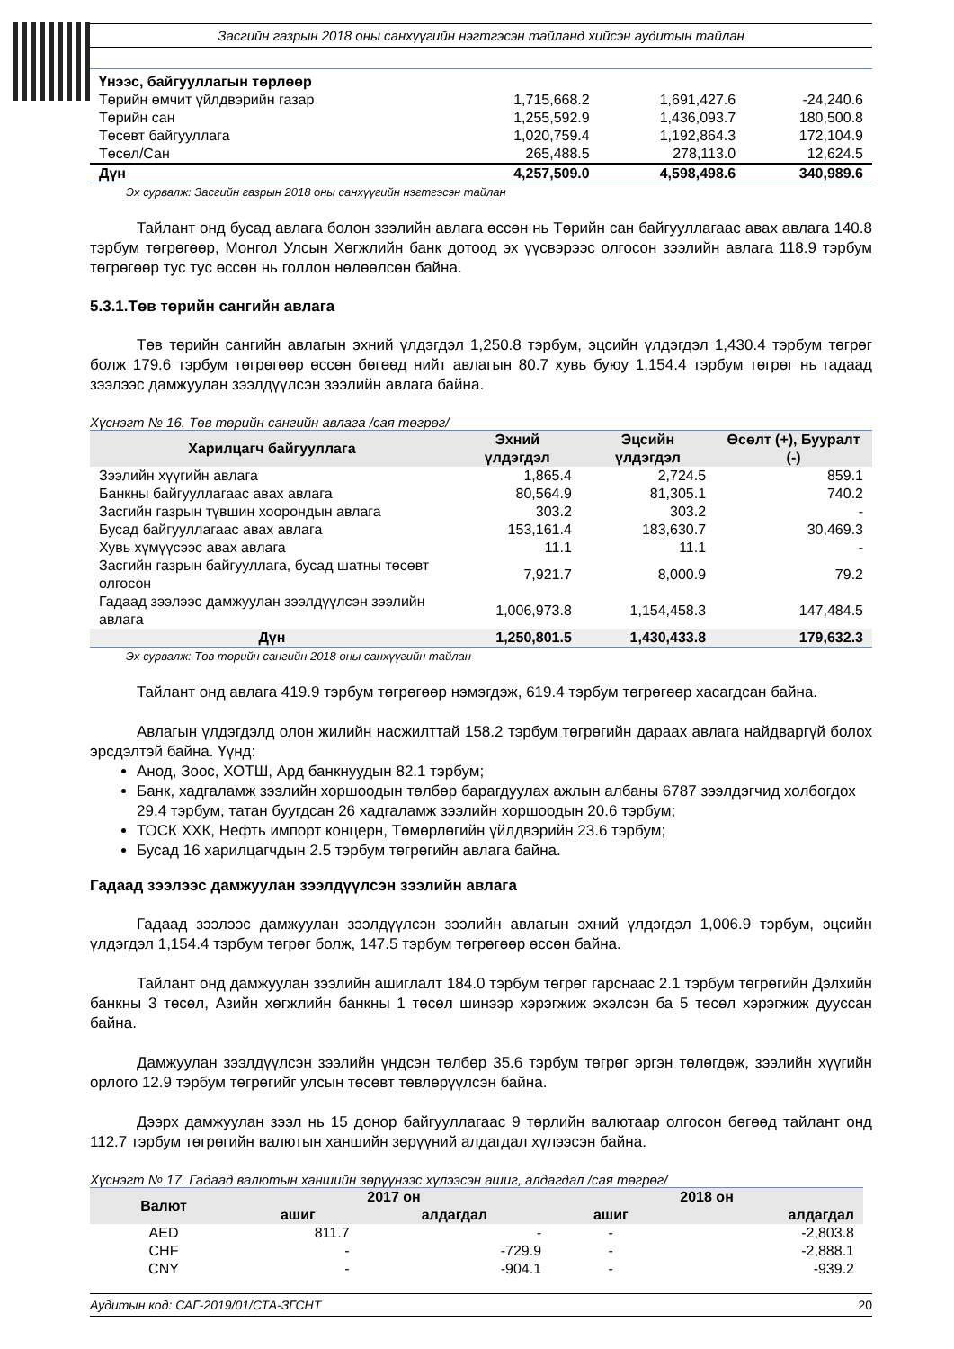Засгийн газрын 2018 оны санхүүгийн нэгтгэсэн тайланд хийсэн аудитын тайлан
| Үнээс, байгууллагын төрлөөр | | | |
| Төрийн өмчит үйлдвэрийн газар | 1,715,668.2 | 1,691,427.6 | -24,240.6 |
| Төрийн сан | 1,255,592.9 | 1,436,093.7 | 180,500.8 |
| Төсөвт байгууллага | 1,020,759.4 | 1,192,864.3 | 172,104.9 |
| Төсөл/Сан | 265,488.5 | 278,113.0 | 12,624.5 |
| Дүн | 4,257,509.0 | 4,598,498.6 | 340,989.6 |
Эх сурвалж: Засгийн газрын 2018 оны санхүүгийн нэгтгэсэн тайлан
Тайлант онд бусад авлага болон зээлийн авлага өссөн нь Төрийн сан байгууллагаас авах авлага 140.8 тэрбум төгрөгөөр, Монгол Улсын Хөгжлийн банк дотоод эх үүсвэрээс олгосон зээлийн авлага 118.9 тэрбум төгрөгөөр тус тус өссөн нь голлон нөлөөлсөн байна.
5.3.1.Төв төрийн сангийн авлага
Төв төрийн сангийн авлагын эхний үлдэгдэл 1,250.8 тэрбум, эцсийн үлдэгдэл 1,430.4 тэрбум төгрөг болж 179.6 тэрбум төгрөгөөр өссөн бөгөөд нийт авлагын 80.7 хувь буюу 1,154.4 тэрбум төгрөг нь гадаад зээлээс дамжуулан зээлдүүлсэн зээлийн авлага байна.
Хүснэгт № 16. Төв төрийн сангийн авлага /сая төгрөг/
| Харилцагч байгууллага | Эхний үлдэгдэл | Эцсийн үлдэгдэл | Өсөлт (+), Бууралт (-) |
| --- | --- | --- | --- |
| Зээлийн хүүгийн авлага | 1,865.4 | 2,724.5 | 859.1 |
| Банкны байгууллагаас авах авлага | 80,564.9 | 81,305.1 | 740.2 |
| Засгийн газрын түвшин хоорондын авлага | 303.2 | 303.2 | - |
| Бусад байгууллагаас авах авлага | 153,161.4 | 183,630.7 | 30,469.3 |
| Хувь хүмүүсээс авах авлага | 11.1 | 11.1 | - |
| Засгийн газрын байгууллага, бусад шатны төсөвт олгосон | 7,921.7 | 8,000.9 | 79.2 |
| Гадаад зээлээс дамжуулан зээлдүүлсэн зээлийн авлага | 1,006,973.8 | 1,154,458.3 | 147,484.5 |
| Дүн | 1,250,801.5 | 1,430,433.8 | 179,632.3 |
Эх сурвалж: Төв төрийн сангийн 2018 оны санхүүгийн тайлан
Тайлант онд авлага 419.9 тэрбум төгрөгөөр нэмэгдэж, 619.4 тэрбум төгрөгөөр хасагдсан байна.
Авлагын үлдэгдэлд олон жилийн насжилттай 158.2 тэрбум төгрөгийн дараах авлага найдваргүй болох эрсдэлтэй байна. Үүнд:
Анод, Зоос, ХОТШ, Ард банкнуудын 82.1 тэрбум;
Банк, хадгаламж зээлийн хоршоодын төлбөр барагдуулах ажлын албаны 6787 зээлдэгчид холбогдох 29.4 тэрбум, татан буугдсан 26 хадгаламж зээлийн хоршоодын 20.6 тэрбум;
ТОСК ХХК, Нефть импорт концерн, Төмөрлөгийн үйлдвэрийн 23.6 тэрбум;
Бусад 16 харилцагчдын 2.5 тэрбум төгрөгийн авлага байна.
Гадаад зээлээс дамжуулан зээлдүүлсэн зээлийн авлага
Гадаад зээлээс дамжуулан зээлдүүлсэн зээлийн авлагын эхний үлдэгдэл 1,006.9 тэрбум, эцсийн үлдэгдэл 1,154.4 тэрбум төгрөг болж, 147.5 тэрбум төгрөгөөр өссөн байна.
Тайлант онд дамжуулан зээлийн ашиглалт 184.0 тэрбум төгрөг гарснаас 2.1 тэрбум төгрөгийн Дэлхийн банкны 3 төсөл, Азийн хөгжлийн банкны 1 төсөл шинээр хэрэгжиж эхэлсэн ба 5 төсөл хэрэгжиж дууссан байна.
Дамжуулан зээлдүүлсэн зээлийн үндсэн төлбөр 35.6 тэрбум төгрөг эргэн төлөгдөж, зээлийн хүүгийн орлого 12.9 тэрбум төгрөгийг улсын төсөвт төвлөрүүлсэн байна.
Дээрх дамжуулан зээл нь 15 донор байгууллагаас 9 төрлийн валютаар олгосон бөгөөд тайлант онд 112.7 тэрбум төгрөгийн валютын ханшийн зөрүүний алдагдал хүлээсэн байна.
Хүснэгт № 17. Гадаад валютын ханшийн зөрүүнээс хүлээсэн ашиг, алдагдал /сая төгрөг/
| Валют | 2017 он | | 2018 он | |
| --- | --- | --- | --- | --- |
| | ашиг | алдагдал | ашиг | алдагдал |
| AED | 811.7 | - | - | -2,803.8 |
| CHF | - | -729.9 | - | -2,888.1 |
| CNY | - | -904.1 | - | -939.2 |
Аудитын код: САГ-2019/01/СТА-ЗГСНТ 20